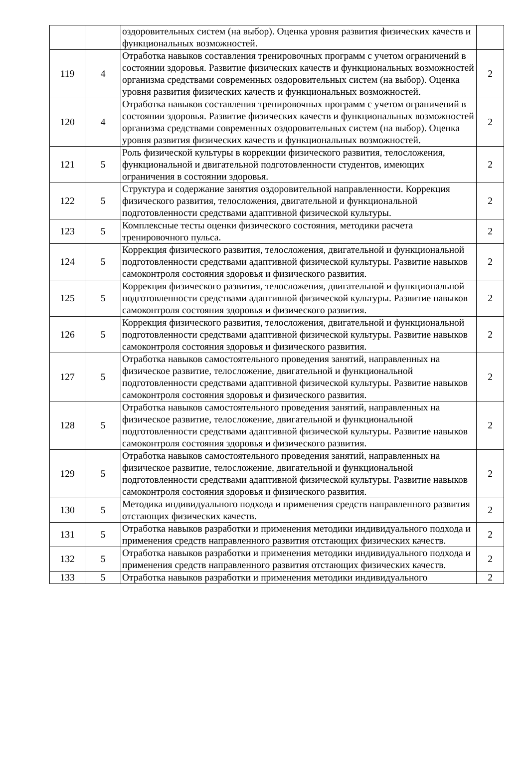| | | оздоровительных систем (на выбор). Оценка уровня развития физических качеств и функциональных возможностей. | |
| 119 | 4 | Отработка навыков составления тренировочных программ с учетом ограничений в состоянии здоровья. Развитие физических качеств и функциональных возможностей организма средствами современных оздоровительных систем (на выбор). Оценка уровня развития физических качеств и функциональных возможностей. | 2 |
| 120 | 4 | Отработка навыков составления тренировочных программ с учетом ограничений в состоянии здоровья. Развитие физических качеств и функциональных возможностей организма средствами современных оздоровительных систем (на выбор). Оценка уровня развития физических качеств и функциональных возможностей. | 2 |
| 121 | 5 | Роль физической культуры в коррекции физического развития, телосложения, функциональной и двигательной подготовленности студентов, имеющих ограничения в состоянии здоровья. | 2 |
| 122 | 5 | Структура и содержание занятия оздоровительной направленности. Коррекция физического развития, телосложения, двигательной и функциональной подготовленности средствами адаптивной физической культуры. | 2 |
| 123 | 5 | Комплексные тесты оценки физического состояния, методики расчета тренировочного пульса. | 2 |
| 124 | 5 | Коррекция физического развития, телосложения, двигательной и функциональной подготовленности средствами адаптивной физической культуры. Развитие навыков самоконтроля состояния здоровья и физического развития. | 2 |
| 125 | 5 | Коррекция физического развития, телосложения, двигательной и функциональной подготовленности средствами адаптивной физической культуры. Развитие навыков самоконтроля состояния здоровья и физического развития. | 2 |
| 126 | 5 | Коррекция физического развития, телосложения, двигательной и функциональной подготовленности средствами адаптивной физической культуры. Развитие навыков самоконтроля состояния здоровья и физического развития. | 2 |
| 127 | 5 | Отработка навыков самостоятельного проведения занятий, направленных на физическое развитие, телосложение, двигательной и функциональной подготовленности средствами адаптивной физической культуры. Развитие навыков самоконтроля состояния здоровья и физического развития. | 2 |
| 128 | 5 | Отработка навыков самостоятельного проведения занятий, направленных на физическое развитие, телосложение, двигательной и функциональной подготовленности средствами адаптивной физической культуры. Развитие навыков самоконтроля состояния здоровья и физического развития. | 2 |
| 129 | 5 | Отработка навыков самостоятельного проведения занятий, направленных на физическое развитие, телосложение, двигательной и функциональной подготовленности средствами адаптивной физической культуры. Развитие навыков самоконтроля состояния здоровья и физического развития. | 2 |
| 130 | 5 | Методика индивидуального подхода и применения средств направленного развития отстающих физических качеств. | 2 |
| 131 | 5 | Отработка навыков разработки и применения методики индивидуального подхода и применения средств направленного развития отстающих физических качеств. | 2 |
| 132 | 5 | Отработка навыков разработки и применения методики индивидуального подхода и применения средств направленного развития отстающих физических качеств. | 2 |
| 133 | 5 | Отработка навыков разработки и применения методики индивидуального | 2 |